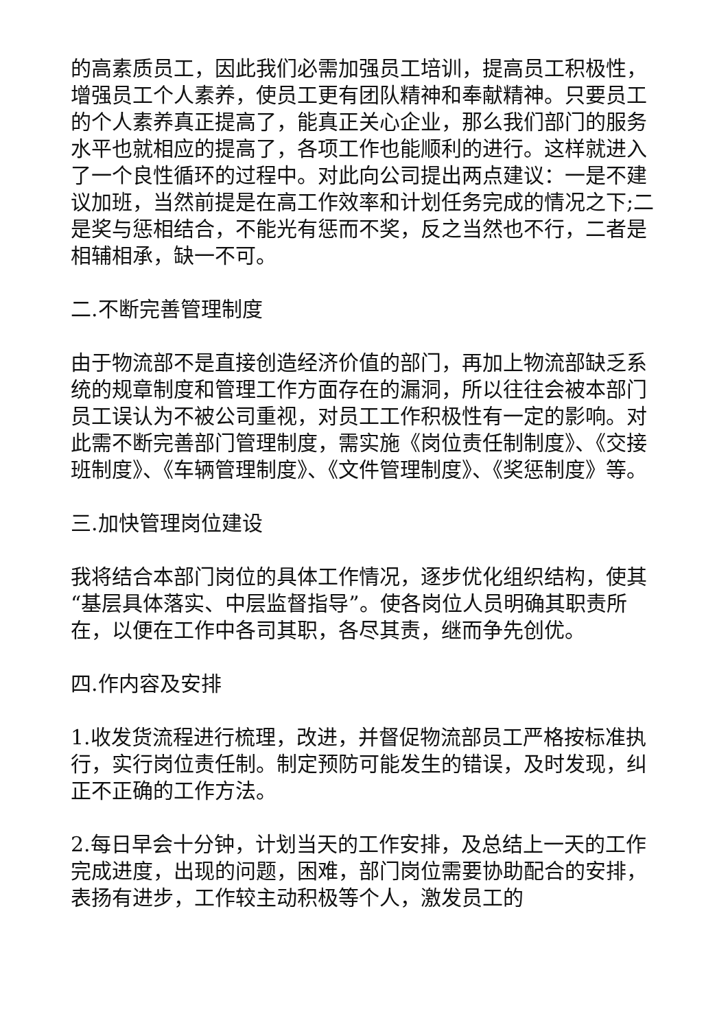的高素质员工，因此我们必需加强员工培训，提高员工积极性，增强员工个人素养，使员工更有团队精神和奉献精神。只要员工的个人素养真正提高了，能真正关心企业，那么我们部门的服务水平也就相应的提高了，各项工作也能顺利的进行。这样就进入了一个良性循环的过程中。对此向公司提出两点建议：一是不建议加班，当然前提是在高工作效率和计划任务完成的情况之下;二是奖与惩相结合，不能光有惩而不奖，反之当然也不行，二者是相辅相承，缺一不可。
二.不断完善管理制度
由于物流部不是直接创造经济价值的部门，再加上物流部缺乏系统的规章制度和管理工作方面存在的漏洞，所以往往会被本部门员工误认为不被公司重视，对员工工作积极性有一定的影响。对此需不断完善部门管理制度，需实施《岗位责任制制度》、《交接班制度》、《车辆管理制度》、《文件管理制度》、《奖惩制度》等。
三.加快管理岗位建设
我将结合本部门岗位的具体工作情况，逐步优化组织结构，使其“基层具体落实、中层监督指导”。使各岗位人员明确其职责所在，以便在工作中各司其职，各尽其责，继而争先创优。
四.作内容及安排
1.收发货流程进行梳理，改进，并督促物流部员工严格按标准执行，实行岗位责任制。制定预防可能发生的错误，及时发现，纠正不正确的工作方法。
2.每日早会十分钟，计划当天的工作安排，及总结上一天的工作完成进度，出现的问题，困难，部门岗位需要协助配合的安排，表扬有进步，工作较主动积极等个人，激发员工的